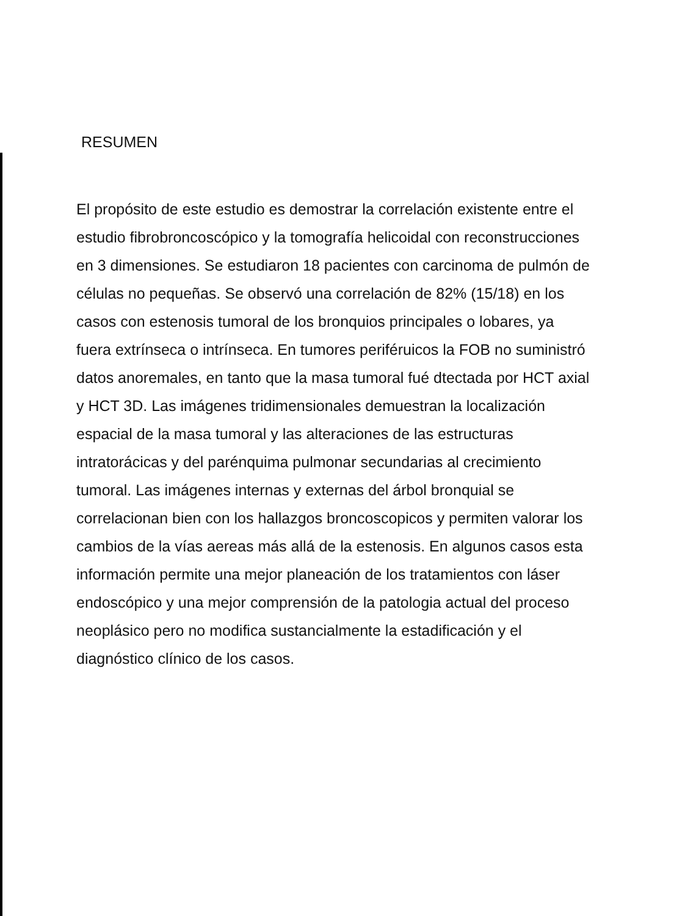RESUMEN
El propósito de este estudio es demostrar la correlación existente entre el estudio fibrobroncoscópico y la tomografía helicoidal con reconstrucciones en 3 dimensiones. Se estudiaron 18 pacientes con carcinoma de pulmón de células no pequeñas. Se observó una correlación de 82% (15/18) en los casos con estenosis tumoral de los bronquios principales o lobares, ya fuera extrínseca o intrínseca. En tumores periféruicos la FOB no suministró datos anoremales, en tanto que la masa tumoral fué dtectada por HCT axial y HCT 3D. Las imágenes tridimensionales demuestran la localización espacial de la masa tumoral y las alteraciones de las estructuras intratorácicas y del parénquima pulmonar secundarias al crecimiento tumoral. Las imágenes internas y externas del árbol bronquial se correlacionan bien con los hallazgos broncoscopicos y permiten valorar los cambios de la vías aereas más allá de la estenosis. En algunos casos esta información permite una mejor planeación de los tratamientos con láser endoscópico y una mejor comprensión de la patologia actual del proceso neoplásico pero no modifica sustancialmente la estadificación y el diagnóstico clínico de los casos.